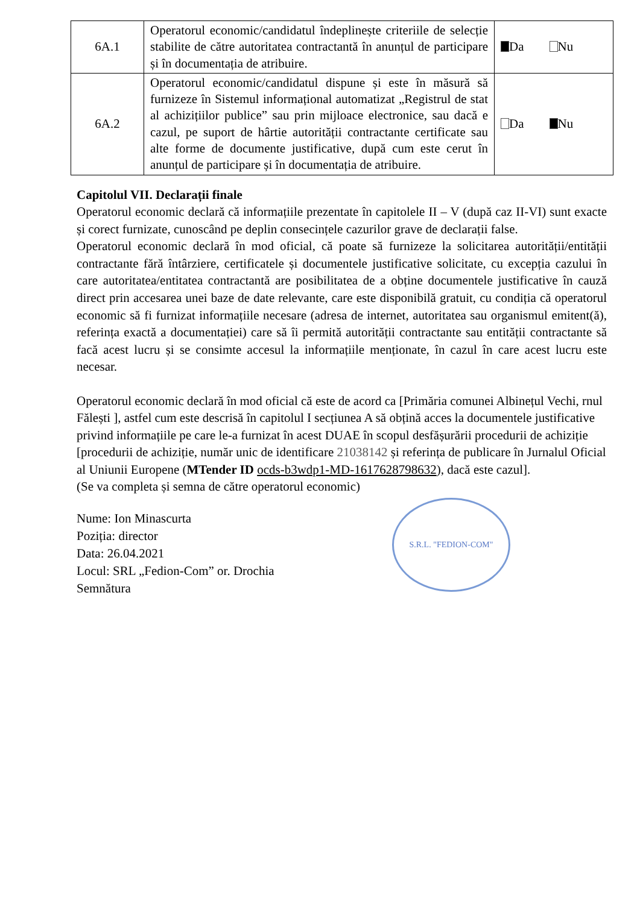| 6A.1 | Operatorul economic/candidatul îndeplinește criteriile de selecție stabilite de către autoritatea contractantă în anunțul de participare și în documentația de atribuire. | Da Nu |
| 6A.2 | Operatorul economic/candidatul dispune și este în măsură să furnizeze în Sistemul informațional automatizat „Registrul de stat al achizițiilor publice” sau prin mijloace electronice, sau dacă e cazul, pe suport de hârtie autorității contractante certificate sau alte forme de documente justificative, după cum este cerut în anunțul de participare și în documentația de atribuire. | Da Nu |
Capitolul VII. Declarații finale
Operatorul economic declară că informațiile prezentate în capitolele II – V (după caz II-VI) sunt exacte și corect furnizate, cunoscând pe deplin consecințele cazurilor grave de declarații false.
Operatorul economic declară în mod oficial, că poate să furnizeze la solicitarea autorității/entității contractante fără întârziere, certificatele și documentele justificative solicitate, cu excepția cazului în care autoritatea/entitatea contractantă are posibilitatea de a obține documentele justificative în cauză direct prin accesarea unei baze de date relevante, care este disponibilă gratuit, cu condiția că operatorul economic să fi furnizat informațiile necesare (adresa de internet, autoritatea sau organismul emitent(ă), referința exactă a documentației) care să îi permită autorității contractante sau entității contractante să facă acest lucru și se consimte accesul la informațiile menționate, în cazul în care acest lucru este necesar.
Operatorul economic declară în mod oficial că este de acord ca [Primăria comunei Albinețul Vechi, rnul Fălești ], astfel cum este descrisă în capitolul I secțiunea A să obțină acces la documentele justificative privind informațiile pe care le-a furnizat în acest DUAE în scopul desfășurării procedurii de achiziție [procedurii de achiziție, număr unic de identificare 21038142 și referința de publicare în Jurnalul Oficial al Uniunii Europene (MTender ID ocds-b3wdp1-MD-1617628798632), dacă este cazul].
(Se va completa și semna de către operatorul economic)
Nume: Ion Minascurta
Poziția: director
Data: 26.04.2021
Locul: SRL „Fedion-Com” or. Drochia
Semnătura
S.R.L. "FEDION-COM"